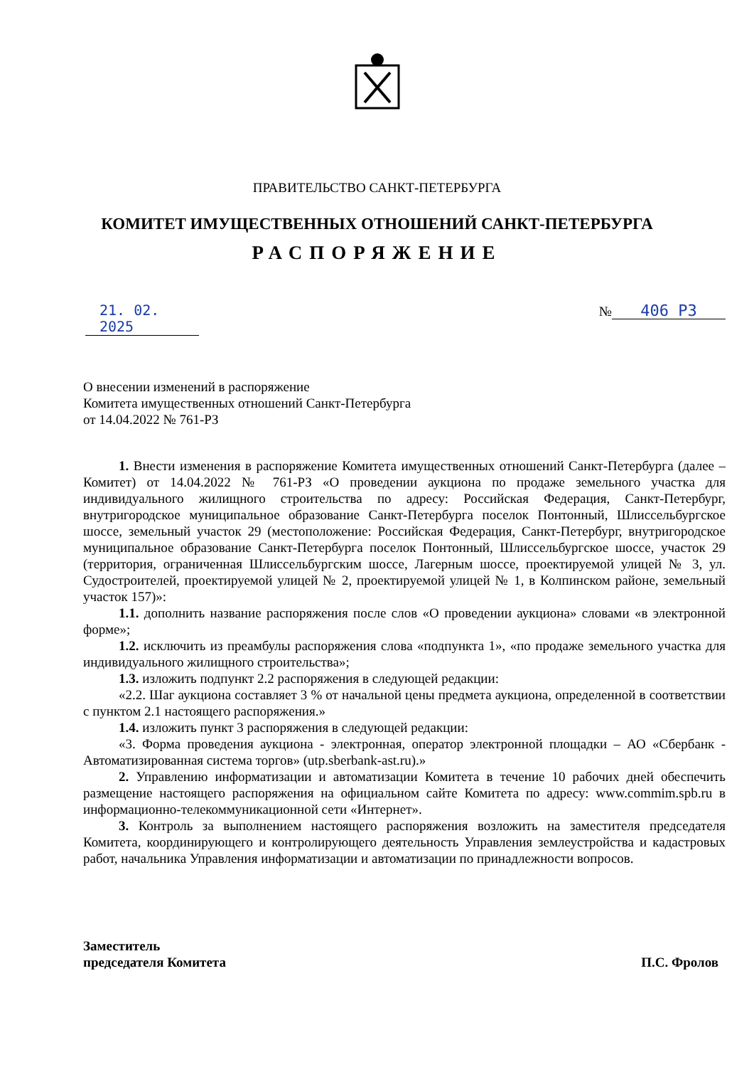ПРАВИТЕЛЬСТВО САНКТ-ПЕТЕРБУРГА
КОМИТЕТ ИМУЩЕСТВЕННЫХ ОТНОШЕНИЙ САНКТ-ПЕТЕРБУРГА
РАСПОРЯЖЕНИЕ
21. 02. 2025
№ 406 РЗ
О внесении изменений в распоряжение
Комитета имущественных отношений Санкт-Петербурга
от 14.04.2022 № 761-РЗ
1. Внести изменения в распоряжение Комитета имущественных отношений Санкт-Петербурга (далее – Комитет) от 14.04.2022 № 761-РЗ «О проведении аукциона по продаже земельного участка для индивидуального жилищного строительства по адресу: Российская Федерация, Санкт-Петербург, внутригородское муниципальное образование Санкт-Петербурга поселок Понтонный, Шлиссельбургское шоссе, земельный участок 29 (местоположение: Российская Федерация, Санкт-Петербург, внутригородское муниципальное образование Санкт-Петербурга поселок Понтонный, Шлиссельбургское шоссе, участок 29 (территория, ограниченная Шлиссельбургским шоссе, Лагерным шоссе, проектируемой улицей № 3, ул. Судостроителей, проектируемой улицей № 2, проектируемой улицей № 1, в Колпинском районе, земельный участок 157)»:
1.1. дополнить название распоряжения после слов «О проведении аукциона» словами «в электронной форме»;
1.2. исключить из преамбулы распоряжения слова «подпункта 1», «по продаже земельного участка для индивидуального жилищного строительства»;
1.3. изложить подпункт 2.2 распоряжения в следующей редакции:
«2.2. Шаг аукциона составляет 3 % от начальной цены предмета аукциона, определенной в соответствии с пунктом 2.1 настоящего распоряжения.»
1.4. изложить пункт 3 распоряжения в следующей редакции:
«3. Форма проведения аукциона - электронная, оператор электронной площадки – АО «Сбербанк - Автоматизированная система торгов» (utp.sberbank-ast.ru).»
2. Управлению информатизации и автоматизации Комитета в течение 10 рабочих дней обеспечить размещение настоящего распоряжения на официальном сайте Комитета по адресу: www.commim.spb.ru в информационно-телекоммуникационной сети «Интернет».
3. Контроль за выполнением настоящего распоряжения возложить на заместителя председателя Комитета, координирующего и контролирующего деятельность Управления землеустройства и кадастровых работ, начальника Управления информатизации и автоматизации по принадлежности вопросов.
Заместитель
председателя Комитета
П.С. Фролов